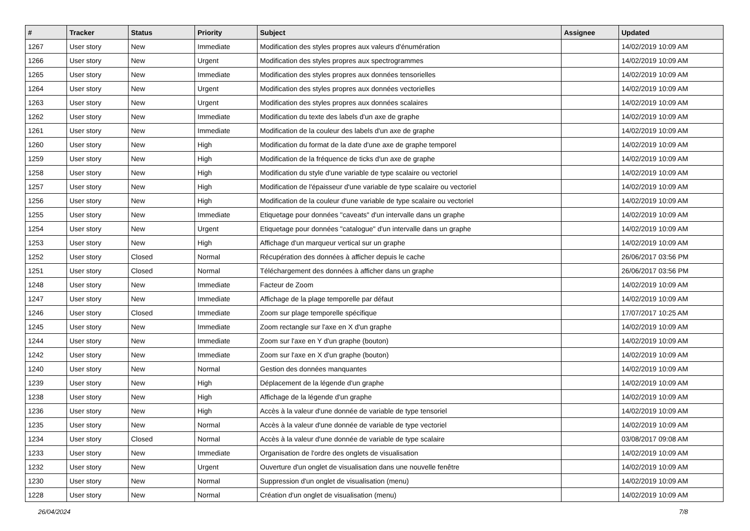| # | Tracker | Status | Priority | Subject | Assignee | Updated |
| --- | --- | --- | --- | --- | --- | --- |
| 1267 | User story | New | Immediate | Modification des styles propres aux valeurs d'énumération | | 14/02/2019 10:09 AM |
| 1266 | User story | New | Urgent | Modification des styles propres aux spectrogrammes | | 14/02/2019 10:09 AM |
| 1265 | User story | New | Immediate | Modification des styles propres aux données tensorielles | | 14/02/2019 10:09 AM |
| 1264 | User story | New | Urgent | Modification des styles propres aux données vectorielles | | 14/02/2019 10:09 AM |
| 1263 | User story | New | Urgent | Modification des styles propres aux données scalaires | | 14/02/2019 10:09 AM |
| 1262 | User story | New | Immediate | Modification du texte des labels d'un axe de graphe | | 14/02/2019 10:09 AM |
| 1261 | User story | New | Immediate | Modification de la couleur des labels d'un axe de graphe | | 14/02/2019 10:09 AM |
| 1260 | User story | New | High | Modification du format de la date d'une axe de graphe temporel | | 14/02/2019 10:09 AM |
| 1259 | User story | New | High | Modification de la fréquence de ticks d'un axe de graphe | | 14/02/2019 10:09 AM |
| 1258 | User story | New | High | Modification du style d'une variable de type scalaire ou vectoriel | | 14/02/2019 10:09 AM |
| 1257 | User story | New | High | Modification de l'épaisseur d'une variable de type scalaire ou vectoriel | | 14/02/2019 10:09 AM |
| 1256 | User story | New | High | Modification de la couleur d'une variable de type scalaire ou vectoriel | | 14/02/2019 10:09 AM |
| 1255 | User story | New | Immediate | Etiquetage pour données "caveats" d'un intervalle dans un graphe | | 14/02/2019 10:09 AM |
| 1254 | User story | New | Urgent | Etiquetage pour données "catalogue" d'un intervalle dans un graphe | | 14/02/2019 10:09 AM |
| 1253 | User story | New | High | Affichage d'un marqueur vertical sur un graphe | | 14/02/2019 10:09 AM |
| 1252 | User story | Closed | Normal | Récupération des données à afficher depuis le cache | | 26/06/2017 03:56 PM |
| 1251 | User story | Closed | Normal | Téléchargement des données à afficher dans un graphe | | 26/06/2017 03:56 PM |
| 1248 | User story | New | Immediate | Facteur de Zoom | | 14/02/2019 10:09 AM |
| 1247 | User story | New | Immediate | Affichage de la plage temporelle par défaut | | 14/02/2019 10:09 AM |
| 1246 | User story | Closed | Immediate | Zoom sur plage temporelle spécifique | | 17/07/2017 10:25 AM |
| 1245 | User story | New | Immediate | Zoom rectangle sur l'axe en X d'un graphe | | 14/02/2019 10:09 AM |
| 1244 | User story | New | Immediate | Zoom sur l'axe en Y d'un graphe (bouton) | | 14/02/2019 10:09 AM |
| 1242 | User story | New | Immediate | Zoom sur l'axe en X d'un graphe (bouton) | | 14/02/2019 10:09 AM |
| 1240 | User story | New | Normal | Gestion des données manquantes | | 14/02/2019 10:09 AM |
| 1239 | User story | New | High | Déplacement de la légende d'un graphe | | 14/02/2019 10:09 AM |
| 1238 | User story | New | High | Affichage de la légende d'un graphe | | 14/02/2019 10:09 AM |
| 1236 | User story | New | High | Accès à la valeur d'une donnée de variable de type tensoriel | | 14/02/2019 10:09 AM |
| 1235 | User story | New | Normal | Accès à la valeur d'une donnée de variable de type vectoriel | | 14/02/2019 10:09 AM |
| 1234 | User story | Closed | Normal | Accès à la valeur d'une donnée de variable de type scalaire | | 03/08/2017 09:08 AM |
| 1233 | User story | New | Immediate | Organisation de l'ordre des onglets de visualisation | | 14/02/2019 10:09 AM |
| 1232 | User story | New | Urgent | Ouverture d'un onglet de visualisation dans une nouvelle fenêtre | | 14/02/2019 10:09 AM |
| 1230 | User story | New | Normal | Suppression d'un onglet de visualisation (menu) | | 14/02/2019 10:09 AM |
| 1228 | User story | New | Normal | Création d'un onglet de visualisation (menu) | | 14/02/2019 10:09 AM |
26/04/2024 7/8